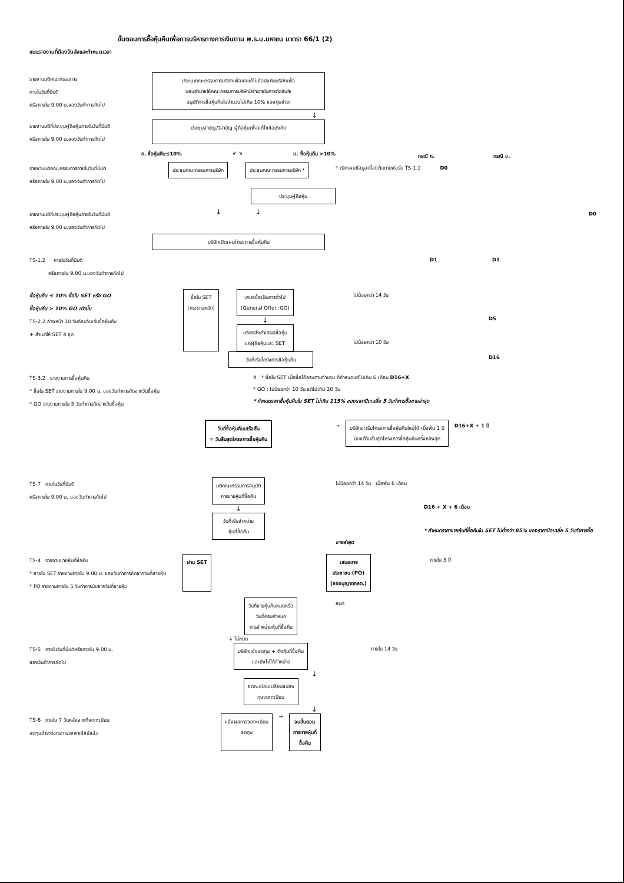ขั้นตอนการซื้อหุ้นคืนเพื่อการบริหารทางการเงินตาม พ.ร.บ.มหาชน มาตรา 66/1 (2)
แบบรายงานที่ต้องจัดส่งและกำหนดเวลา
รายงานมติคณะกรรมการ
ภายในวันที่มีมติ
หรือภายใน 9.00 น.ของวันทำการถัดไป
ประชุมคณะกรรมการบริษัทเพื่อขอแก้ไขข้อบังคับบริษัทเพื่อ
มอบอำนาจให้คณะกรรมการบริษัทมีอำนาจในการตัดสินใจ
อนุมัติการซื้อหุ้นคืนในจำนวนไม่เกิน 10% ของทุนชำระ
↓
รายงานมติที่ประชุมผู้ถือหุ้นภายในวันที่มีมติ
หรือภายใน 9.00 น.ของวันทำการถัดไป
ประชุมสามัญ/วิสามัญ ผู้ถือหุ้นเพื่อแก้ไขข้อบังคับ
ก. ซื้อหุ้นคืน≤10% ↙ ↘ ข. ซื้อหุ้นคืน >10%
กรณี ก. กรณี ข.
รายงานมติคณะกรรมการภายในวันที่มีมติ
หรือภายใน 9.00 น.ของวันทำการถัดไป
ประชุมคณะกรรมการบริษัท ประชุมคณะกรรมการบริษัท *
* เปิดเผยข้อมูลเบื้องต้นตามฟอร์ม TS-1.2 D0
ประชุมผู้ถือหุ้น
รายงานมติที่ประชุมผู้ถือหุ้นภายในวันที่มีมติ
หรือภายใน 9.00 น.ของวันทำการถัดไป
↓ ↓
D0
บริษัทเปิดเผยโครงการซื้อหุ้นคืน
TS-1.2 ภายในวันที่มีมติ
หรือภายใน 9.00 น.ของวันทำการถัดไป
D1 D1
ซื้อหุ้นคืน ≤ 10% ซื้อใน SET หรือ GO
ซื้อหุ้นคืน > 10% GO เท่านั้น
TS-2.2 ล่วงหน้า 10 วันก่อนวันเริ่มซื้อหุ้นคืน
+ สำเนาให้ SET 4 ชุด
ซื้อใน SET
(กระดานหลัก)
เสนอซื้อเป็นการทั่วไป
(General Offer :GO)
↓
บริษัทส่งคำเสนอซื้อหุ้น
แก่ผู้ถือหุ้นและ SET
ไม่น้อยกว่า 14 วัน
D5
ไม่น้อยกว่า 10 วัน
วันที่เริ่มโครงการซื้อหุ้นคืน
D16
TS-3.2 รายงานการซื้อหุ้นคืน
* ซื้อใน SET รายงานภายใน 9.00 น. ของวันทำการถัดจากวันซื้อหุ้น
* GO รายงานภายใน 5 วันทำการถัดจากวันซื้อหุ้น
X * ซื้อใน SET เมื่อซื้อได้ครบตามจำนวน ที่กำหนดแต่ไม่เกิน 6 เดือน D16+X
* GO : ไม่น้อยกว่า 10 วัน แต่ไม่เกิน 20 วัน
* กำหนดราคาซื้อหุ้นคืนใน SET ไม่เกิน 115% ของราคาปิดเฉลี่ย 5 วันทำการซื้อขายล่าสุด
วันที่ซื้อหุ้นคืนเสร็จสิ้น
= วันสิ้นสุดโครงการซื้อหุ้นคืน
→
บริษัทจะเริ่มโครงการซื้อหุ้นคืนใหม่ได้ เมื่อพ้น 1 ปี
นับแต่วันสิ้นสุดโครงการซื้อหุ้นคืนครั้งหลังสุด
D16+X + 1 ปี
TS-7 ภายในวันที่มีมติ
หรือภายใน 9.00 น. ของวันทำการถัดไป
มติคณะกรรมการอนุมัติ
การขายหุ้นที่ซื้อคืน
↓
วันที่เริ่มจำหน่าย
หุ้นที่ซื้อคืน
ไม่น้อยกว่า 14 วัน เมื่อพ้น 6 เดือน
D16 + X + 6 เดือน
* กำหนดราคาขายหุ้นที่ซื้อคืนใน SET ไม่ต่ำกว่า 85% ของราคาปิดเฉลี่ย 5 วันทำการซื้อขายล่าสุด
TS-4 รายงานขายหุ้นที่ซื้อคืน
* ขายใน SET รายงานภายใน 9.00 น. ของวันทำการถัดจากวันที่ขายหุ้น
* PO รายงานภายใน 5 วันทำการนับจากวันที่ขายหุ้น
ผ่าน SET เสนอขาย
ประชาชน (PO)
(ขออนุญาตกลต.)
ภายใน 3 ปี
วันที่ขายหุ้นคืนหมดหรือ
วันที่ครบกำหนด
การจำหน่ายหุ้นที่ซื้อคืน
หมด
↓ ไม่หมด
TS-5 ภายในวันที่มีมติหรือภายใน 9.00 น.
ของวันทำการถัดไป
บริษัทแจ้งลดทุน + ตัดหุ้นที่ซื้อคืน
และยังไม่ได้จำหน่าย
ภายใน 14 วัน
↓
จดทะเบียนเปลี่ยนแปลง
ทุนจดทะเบียน
↓
TS-6 ภายใน 7 วันหลังจากที่จดทะเบียน
ลดทุนชำระต่อกระทรวงพาณิชย์แล้ว
แจ้งผลการจดทะเบียน
ลดทุน
→
จบขั้นตอน
การขายหุ้นที่
ซื้อคืน